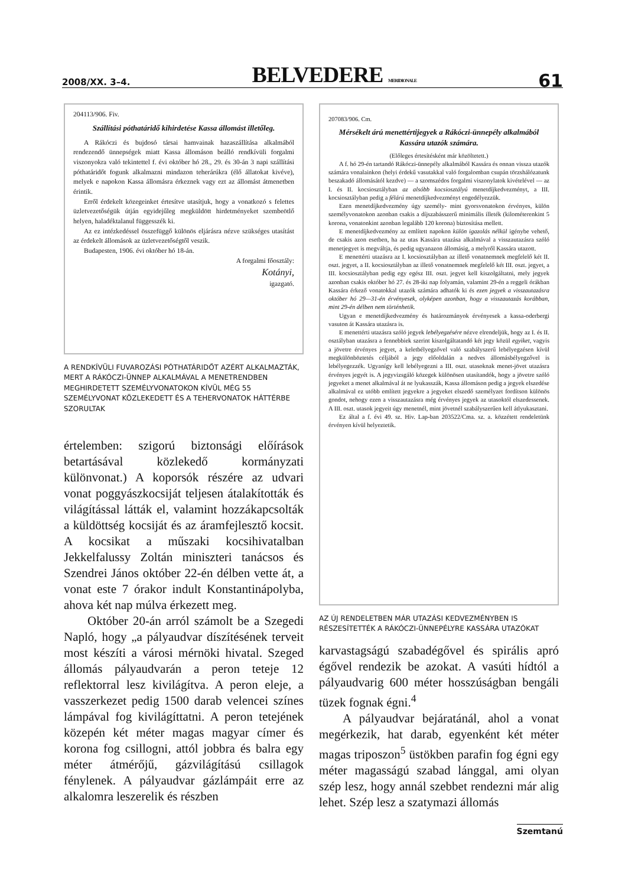2008/XX. 3–4. BELVEDERE MERIDIONALE 61
204113/906. Fiv.
Szállítási póthatáridő kihirdetése Kassa állomást illetőleg.
A Rákóczi és bujdosó társai hamvainak hazaszállítása alkalmából rendezendő ünnepségek miatt Kassa állomáson beálló rendkívüli forgalmi viszonyokra való tekintettel f. évi október hó 28., 29. és 30-án 3 napi szállítási póthatáridőt fogunk alkalmazni mindazon teherárúkra (élő állatokat kivéve), melyek e napokon Kassa állomásra érkeznek vagy ezt az állomást átmenetben érintik.
Erről érdekelt közegeinket értesítve utasítjuk, hogy a vonatkozó s felettes üzletvezetőségük útján egyidejűleg megküldött hirdetményeket szembeötlő helyen, haladéktalanul függesszék ki.
Az ez intézkedéssel összefüggő különös eljárásra nézve szükséges utasítást az érdekelt állomások az üzletvezetőségtől veszik.
Budapesten, 1906. évi október hó 18-án.
A forgalmi főosztály:
Kotányi,
igazgató.
A RENDKÍVÜLI FUVAROZÁSI PÓTHATÁRIDŐT AZÉRT ALKALMAZTÁK, MERT A RÁKÓCZI-ÜNNEP ALKALMÁVAL A MENETRENDBEN MEGHIRDETETT SZEMÉLYVONATOKON KÍVÜL MÉG 55 SZEMÉLYVONAT KÖZLEKEDETT ÉS A TEHERVONATOK HÁTTÉRBE SZORULTAK
értelemben: szigorú biztonsági előírások betartásával közlekedő kormányzati különvonat.) A koporsók részére az udvari vonat poggyászkocsiját teljesen átalakították és világítással látták el, valamint hozzákapcsolták a küldöttség kocsiját és az áramfejlesztő kocsit. A kocsikat a műszaki kocsihivatalban Jekkelfalussy Zoltán miniszteri tanácsos és Szendrei János október 22-én délben vette át, a vonat este 7 órakor indult Konstantinápolyba, ahova két nap múlva érkezett meg.
Október 20-án arról számolt be a Szegedi Napló, hogy „a pályaudvar díszítésének terveit most készíti a városi mérnöki hivatal. Szeged állomás pályaudvarán a peron teteje 12 reflektorral lesz kivilágítva. A peron eleje, a vasszerkezet pedig 1500 darab velencei színes lámpával fog kivilágíttatni. A peron tetejének közepén két méter magas magyar címer és korona fog csillogni, attól jobbra és balra egy méter átmérőjű, gázvilágítású csillagok fénylenek. A pályaudvar gázlámpáit erre az alkalomra leszerelik és részben
207083/906. Cm.
Mérsékelt árú menettértijegyek a Rákóczi-ünnepély alkalmából Kassára utazók számára.
(Előleges értesítésként már közöltetett.)
A f. hó 29-én tartandó Rákóczi-ünnepély alkalmából Kassára és onnan vissza utazók számára vonalainkon (helyi érdekű vasutakkal való forgalomban csupán törzshálózatunk beszakadó állomásától kezdve) — a szomszédos forgalmi viszonylatok kivételével — az I. és II. kocsiosztályban az alsóbb kocsiosztályú menetdíjkedvezményt, a III. kocsiosztályban pedig a félárú menetdíjkedvezményt engedélyezzük.
Ezen menetdíjkedvezmény úgy személy- mint gyorsvonatokon érvényes, külön személyvonatokon azonban csakis a díjszabásszerű minimális illeték (kilométerenkint 5 korona, vonatonkint azonban legalább 120 korona) biztosítása mellett.
E menetdíjkedvezmény az említett napokon külön igazolás nélkül igénybe vehető, de csakis azon esetben, ha az utas Kassára utazása alkalmával a visszautazásra szóló menetjegyet is megváltja, és pedig ugyanazon állomásig, a melyről Kassára utazott.
E menettérti utazásra az I. kocsiosztályban az illető vonatnemnek megfelelő két II. oszt. jegyet, a II. kocsiosztályban az illető vonatnemnek megfelelő két III. oszt. jegyet, a III. kocsiosztályban pedig egy egész III. oszt. jegyet kell kiszolgáltatni, mely jegyek azonban csakis október hó 27. és 28-iki nap folyamán, valamint 29-én a reggeli órákban Kassára érkező vonatokkal utazók számára adhatók ki és ezen jegyek a visszautazásra október hó 29—31-én érvényesek, olyképen azonban, hogy a visszautazás korábban, mint 29-én délben nem történhetik.
Ugyan e menetdíjkedvezmény és határozmányok érvényesek a kassa-oderbergi vasuton át Kassára utazásra is.
E menettérti utazásra szóló jegyek lebélyegzésére nézve elrendeljük, hogy az I. és II. osztályban utazásra a fennebbiek szerint kiszolgáltatandó két jegy közül egyiket, vagyis a jövetre érvényes jegyet, a keletbélyegzővel való szabályszerű lebélyegzésen kívül megkülönböztetés céljából a jegy előoldalán a nedves állomásbélyegzővel is lebélyegezzék. Ugyanígy kell lebélyegezni a III. oszt. utasoknak menet-jövet utazásra érvényes jegyét is. A jegyvizsgáló közegek különösen utasítandók, hogy a jövetre szóló jegyeket a menet alkalmával át ne lyukasszák, Kassa állomáson pedig a jegyek elszedése alkalmával ez utóbb említett jegyekre a jegyeket elszedő személyzet fordítson különös gondot, nehogy ezen a visszautazásra még érvényes jegyek az utasoktól elszedessenek. A III. oszt. utasok jegyeit úgy menetnél, mint jövetnél szabályszerűen kell átlyukasztani.
Ez által a f. évi 49. sz. Hiv. Lap-ban 203522/Cma. sz. a. közzétett rendeletünk érvényen kívül helyeztetik.
AZ ÚJ RENDELETBEN MÁR UTAZÁSI KEDVEZMÉNYBEN IS RÉSZESÍTETTÉK A RÁKÓCZI-ÜNNEPÉLYRE KASSÁRA UTAZÓKAT
karvastagságú szabadégővel és spirális apró égővel rendezik be azokat. A vasúti hídtól a pályaudvarig 600 méter hosszúságban bengáli tüzek fognak égni.<sup>4</sup>
A pályaudvar bejáratánál, ahol a vonat megérkezik, hat darab, egyenként két méter magas triposzon<sup>5</sup> üstökben parafin fog égni egy méter magasságú szabad lánggal, ami olyan szép lesz, hogy annál szebbet rendezni már alig lehet. Szép lesz a szatymazi állomás
Szemtanú